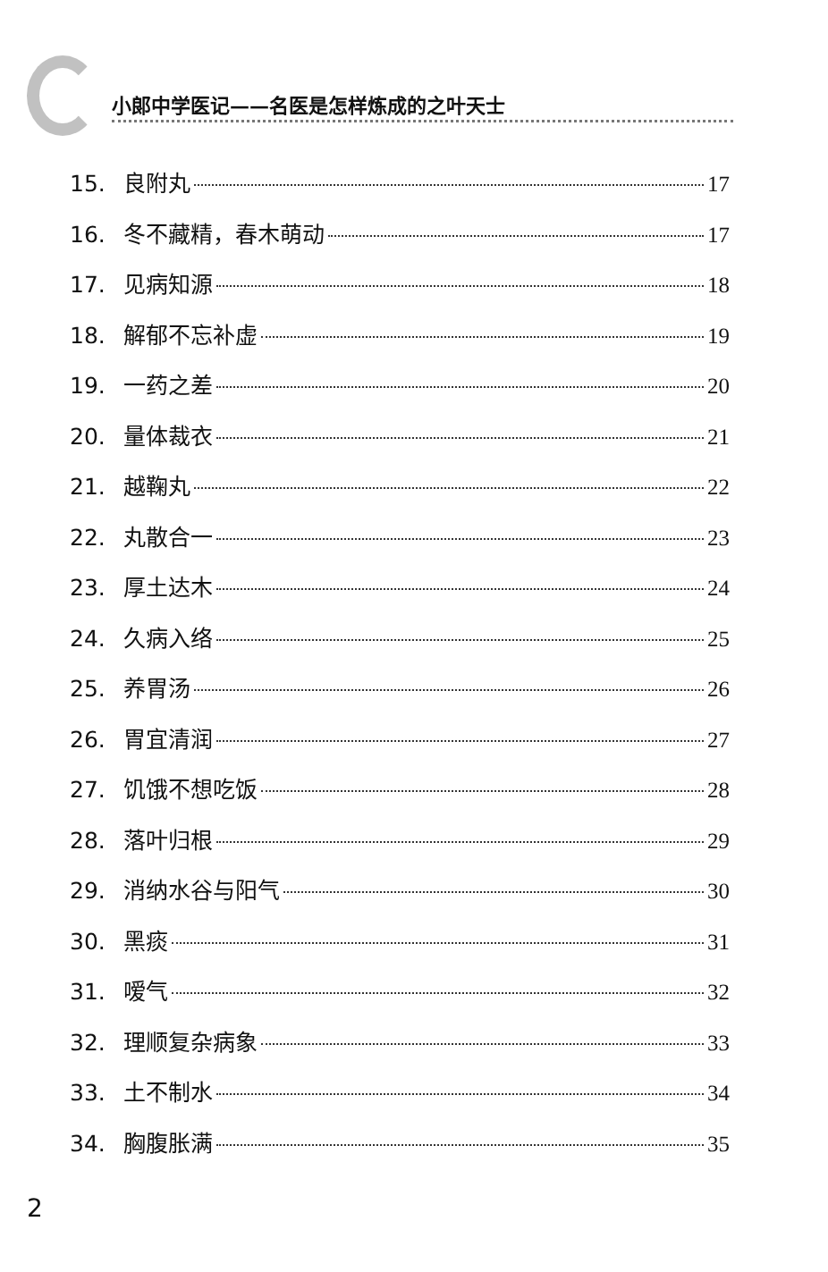小郎中学医记——名医是怎样炼成的之叶天士
15. 良附丸 17
16. 冬不藏精，春木萌动 17
17. 见病知源 18
18. 解郁不忘补虚 19
19. 一药之差 20
20. 量体裁衣 21
21. 越鞠丸 22
22. 丸散合一 23
23. 厚土达木 24
24. 久病入络 25
25. 养胃汤 26
26. 胃宜清润 27
27. 饥饿不想吃饭 28
28. 落叶归根 29
29. 消纳水谷与阳气 30
30. 黑痰 31
31. 嗳气 32
32. 理顺复杂病象 33
33. 土不制水 34
34. 胸腹胀满 35
2